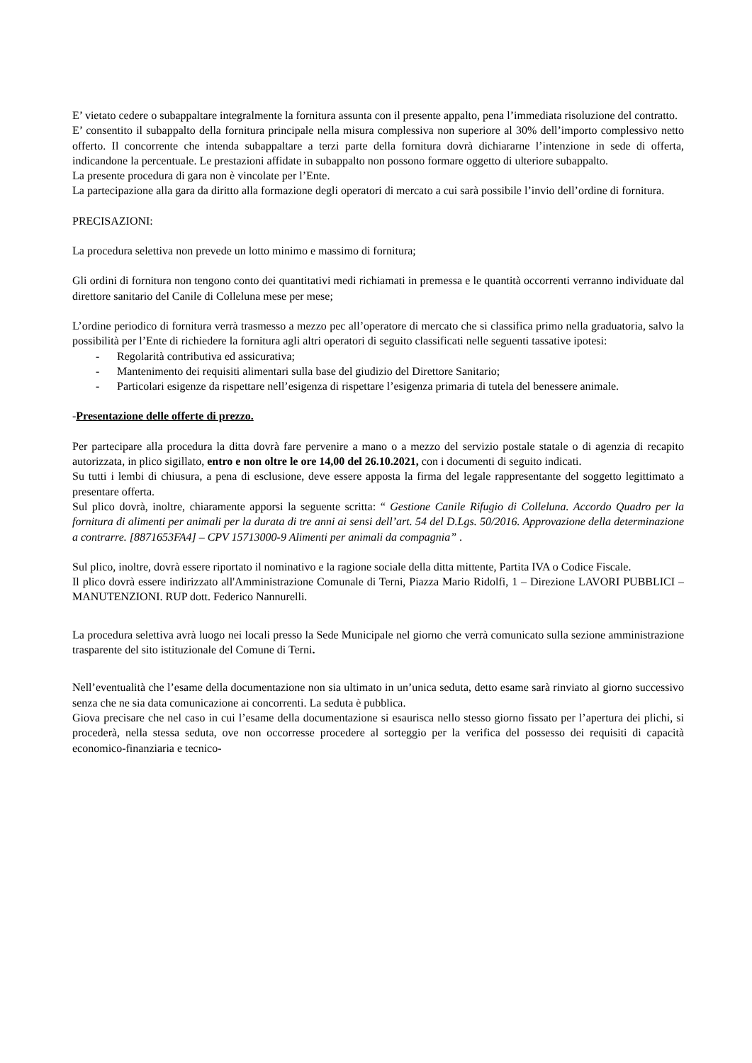E’ vietato cedere o subappaltare integralmente la fornitura assunta con il presente appalto, pena l’immediata risoluzione del contratto.
E’ consentito il subappalto della fornitura principale nella misura complessiva non superiore al 30% dell’importo complessivo netto offerto. Il concorrente che intenda subappaltare a terzi parte della fornitura dovrà dichiararne l’intenzione in sede di offerta, indicandone la percentuale. Le prestazioni affidate in subappalto non possono formare oggetto di ulteriore subappalto.
La presente procedura di gara non è vincolate per l’Ente.
La partecipazione alla gara da diritto alla formazione degli operatori di mercato a cui sarà possibile l’invio dell’ordine di fornitura.
PRECISAZIONI:
La procedura selettiva non prevede un lotto minimo e massimo di fornitura;
Gli ordini di fornitura non tengono conto dei quantitativi medi richiamati in premessa e le quantità occorrenti verranno individuate dal direttore sanitario del Canile di Colleluna mese per mese;
L’ordine periodico di fornitura verrà trasmesso a mezzo pec all’operatore di mercato che si classifica primo nella graduatoria, salvo la possibilità per l’Ente di richiedere la fornitura agli altri operatori di seguito classificati nelle seguenti tassative ipotesi:
- Regolarità contributiva ed assicurativa;
- Mantenimento dei requisiti alimentari sulla base del giudizio del Direttore Sanitario;
- Particolari esigenze da rispettare nell’esigenza di rispettare l’esigenza primaria di tutela del benessere animale.
-Presentazione delle offerte di prezzo.
Per partecipare alla procedura la ditta dovrà fare pervenire a mano o a mezzo del servizio postale statale o di agenzia di recapito autorizzata, in plico sigillato, entro e non oltre le ore 14,00 del 26.10.2021, con i documenti di seguito indicati.
Su tutti i lembi di chiusura, a pena di esclusione, deve essere apposta la firma del legale rappresentante del soggetto legittimato a presentare offerta.
Sul plico dovrà, inoltre, chiaramente apporsi la seguente scritta: “ Gestione Canile Rifugio di Colleluna. Accordo Quadro per la fornitura di alimenti per animali per la durata di tre anni ai sensi dell’art. 54 del D.Lgs. 50/2016. Approvazione della determinazione a contrarre. [8871653FA4] – CPV 15713000-9 Alimenti per animali da compagnia” .
Sul plico, inoltre, dovrà essere riportato il nominativo e la ragione sociale della ditta mittente, Partita IVA o Codice Fiscale.
Il plico dovrà essere indirizzato all'Amministrazione Comunale di Terni, Piazza Mario Ridolfi, 1 – Direzione LAVORI PUBBLICI – MANUTENZIONI. RUP dott. Federico Nannurelli.
La procedura selettiva avrà luogo nei locali presso la Sede Municipale nel giorno che verrà comunicato sulla sezione amministrazione trasparente del sito istituzionale del Comune di Terni.
Nell’eventualità che l’esame della documentazione non sia ultimato in un’unica seduta, detto esame sarà rinviato al giorno successivo senza che ne sia data comunicazione ai concorrenti. La seduta è pubblica.
Giova precisare che nel caso in cui l’esame della documentazione si esaurisca nello stesso giorno fissato per l’apertura dei plichi, si procederà, nella stessa seduta, ove non occorresse procedere al sorteggio per la verifica del possesso dei requisiti di capacità economico-finanziaria e tecnico-